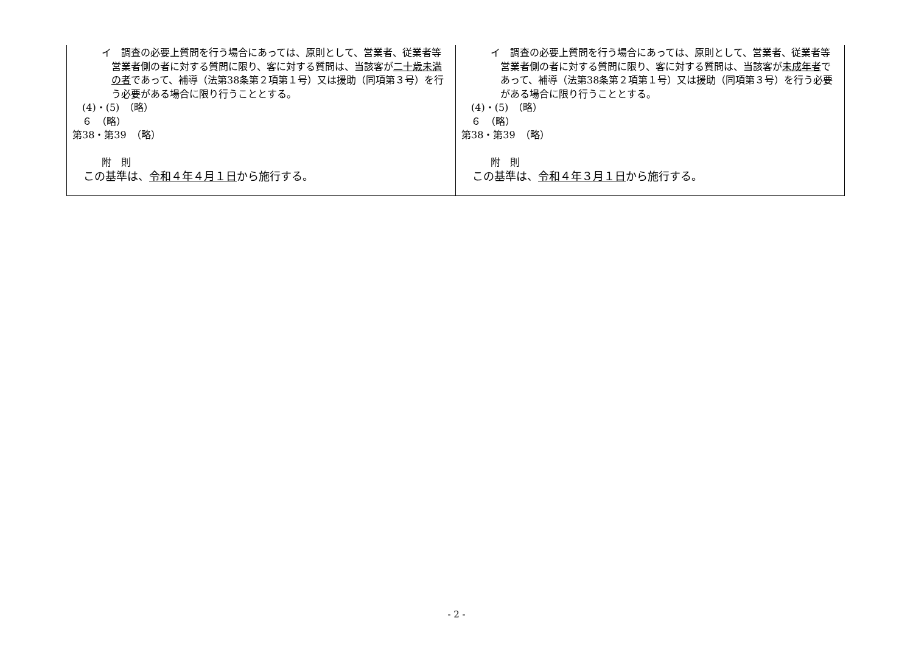| イ 調査の必要上質問を行う場合にあっては、原則として、営業者、従業者等営業者側の者に対する質問に限り、客に対する質問は、当該客が 二十歳未満の者 であって、補導（法第38条第２項第１号）又は援助（同項第３号）を行う必要がある場合に限り行うこととする。 (4)・(5) （略） ６ （略） 第38・第39 （略） 附 則 この基準は、 令和４年４月１日 から施行する。 | イ 調査の必要上質問を行う場合にあっては、原則として、営業者、従業者等営業者側の者に対する質問に限り、客に対する質問は、当該客が 未成年者 であって、補導（法第38条第２項第１号）又は援助（同項第３号）を行う必要がある場合に限り行うこととする。 (4)・(5) （略） ６ （略） 第38・第39 （略） 附 則 この基準は、 令和４年３月１日 から施行する。 |
- 2 -